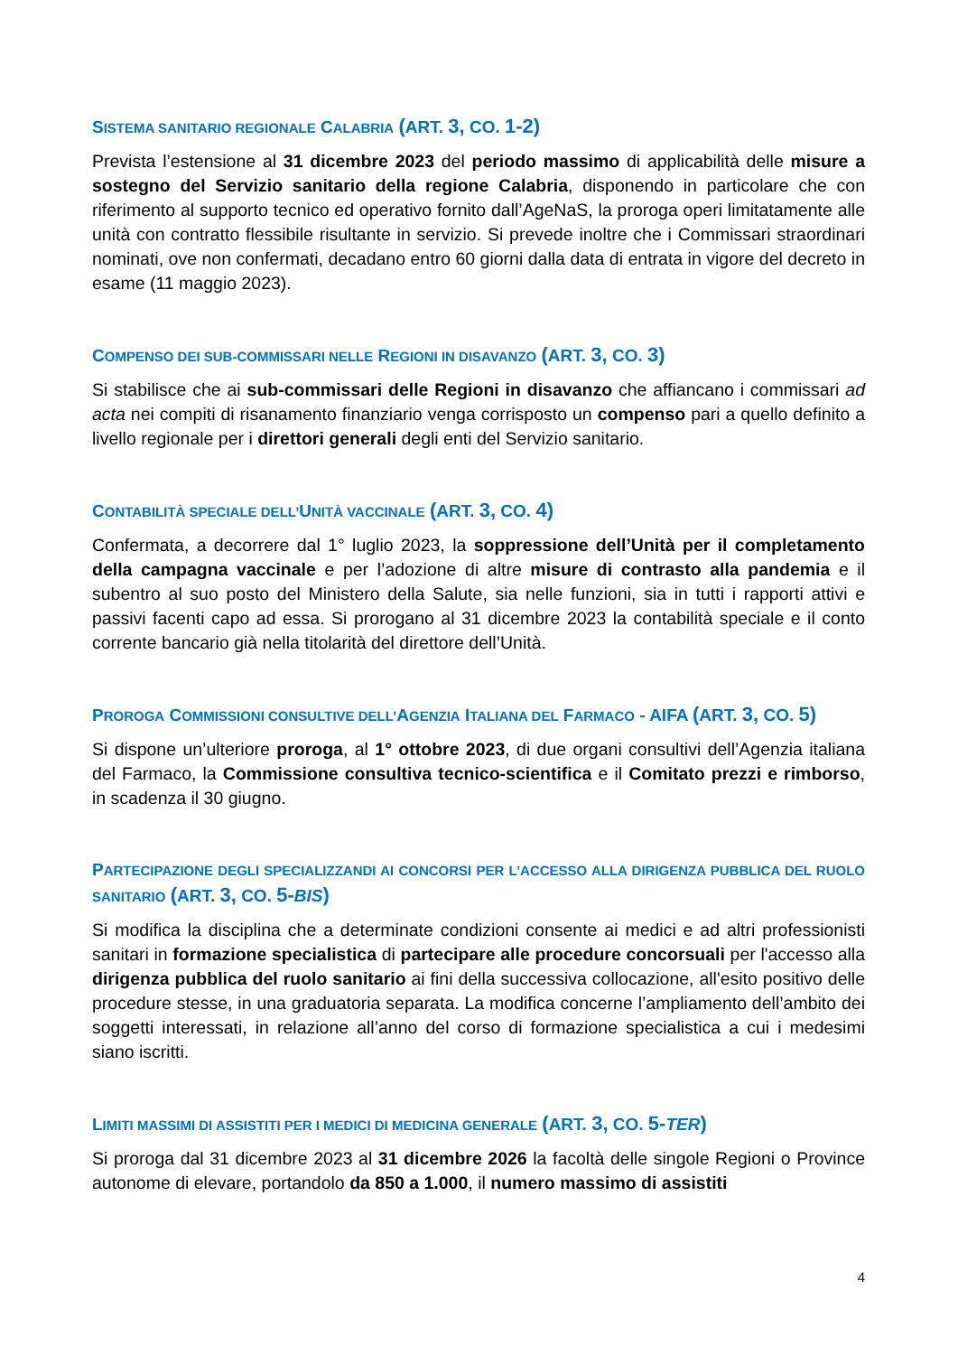SISTEMA SANITARIO REGIONALE CALABRIA (ART. 3, CO. 1-2)
Prevista l’estensione al 31 dicembre 2023 del periodo massimo di applicabilità delle misure a sostegno del Servizio sanitario della regione Calabria, disponendo in particolare che con riferimento al supporto tecnico ed operativo fornito dall’AgeNaS, la proroga operi limitatamente alle unità con contratto flessibile risultante in servizio. Si prevede inoltre che i Commissari straordinari nominati, ove non confermati, decadano entro 60 giorni dalla data di entrata in vigore del decreto in esame (11 maggio 2023).
COMPENSO DEI SUB-COMMISSARI NELLE REGIONI IN DISAVANZO (ART. 3, CO. 3)
Si stabilisce che ai sub-commissari delle Regioni in disavanzo che affiancano i commissari ad acta nei compiti di risanamento finanziario venga corrisposto un compenso pari a quello definito a livello regionale per i direttori generali degli enti del Servizio sanitario.
CONTABILITÀ SPECIALE DELL’UNITÀ VACCINALE (ART. 3, CO. 4)
Confermata, a decorrere dal 1° luglio 2023, la soppressione dell’Unità per il completamento della campagna vaccinale e per l’adozione di altre misure di contrasto alla pandemia e il subentro al suo posto del Ministero della Salute, sia nelle funzioni, sia in tutti i rapporti attivi e passivi facenti capo ad essa. Si prorogano al 31 dicembre 2023 la contabilità speciale e il conto corrente bancario già nella titolarità del direttore dell’Unità.
PROROGA COMMISSIONI CONSULTIVE DELL’AGENZIA ITALIANA DEL FARMACO - AIFA (ART. 3, CO. 5)
Si dispone un’ulteriore proroga, al 1° ottobre 2023, di due organi consultivi dell’Agenzia italiana del Farmaco, la Commissione consultiva tecnico-scientifica e il Comitato prezzi e rimborso, in scadenza il 30 giugno.
PARTECIPAZIONE DEGLI SPECIALIZZANDI AI CONCORSI PER L’ACCESSO ALLA DIRIGENZA PUBBLICA DEL RUOLO SANITARIO (ART. 3, CO. 5-BIS)
Si modifica la disciplina che a determinate condizioni consente ai medici e ad altri professionisti sanitari in formazione specialistica di partecipare alle procedure concorsuali per l'accesso alla dirigenza pubblica del ruolo sanitario ai fini della successiva collocazione, all'esito positivo delle procedure stesse, in una graduatoria separata. La modifica concerne l’ampliamento dell’ambito dei soggetti interessati, in relazione all’anno del corso di formazione specialistica a cui i medesimi siano iscritti.
LIMITI MASSIMI DI ASSISTITI PER I MEDICI DI MEDICINA GENERALE (ART. 3, CO. 5-TER)
Si proroga dal 31 dicembre 2023 al 31 dicembre 2026 la facoltà delle singole Regioni o Province autonome di elevare, portandolo da 850 a 1.000, il numero massimo di assistiti
4